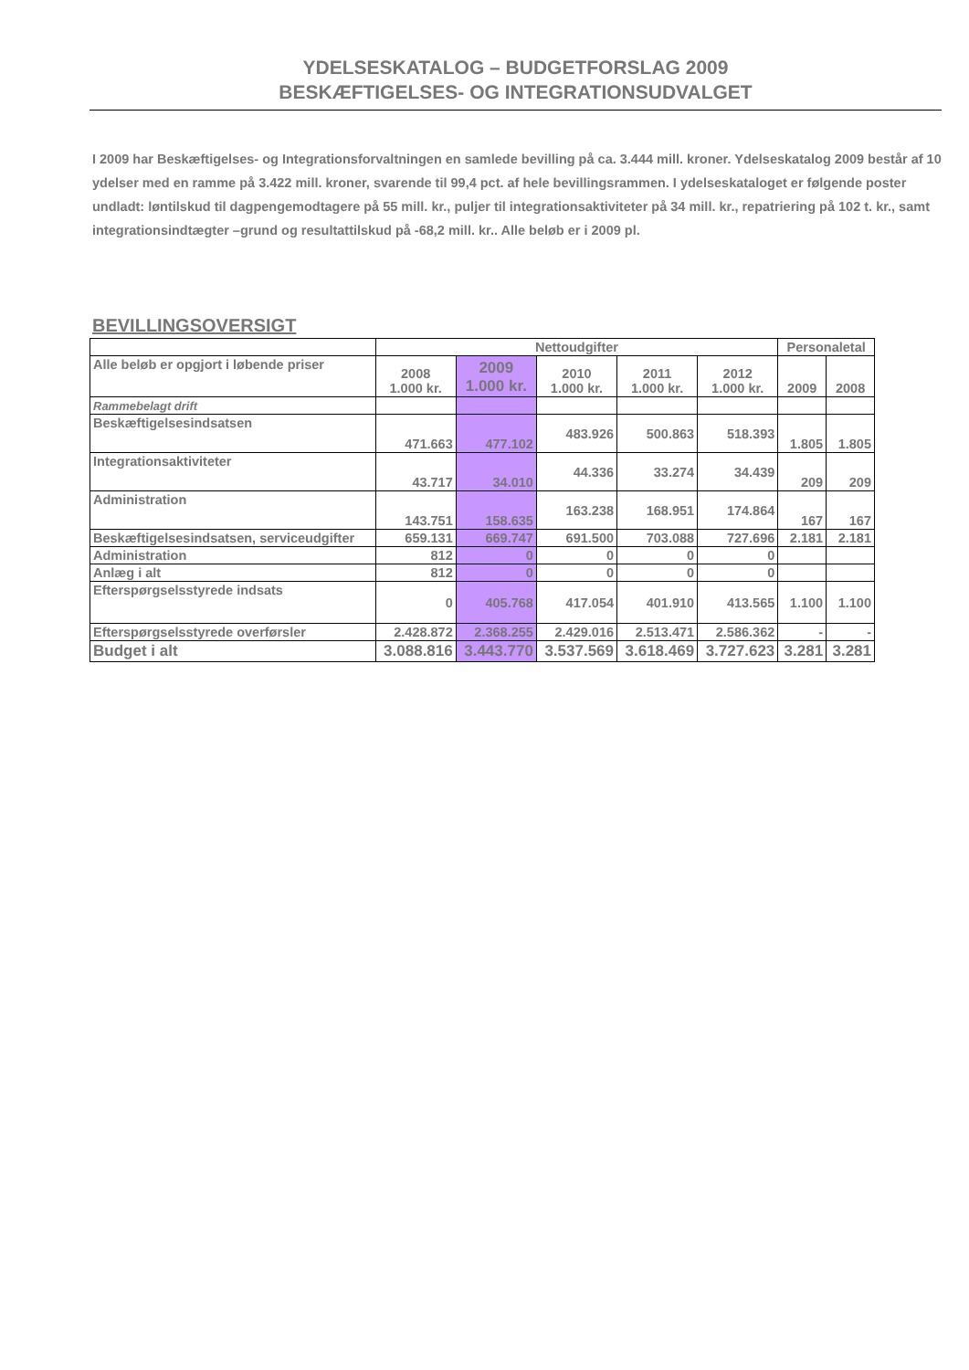YDELSESKATALOG – BUDGETFORSLAG 2009
BESKÆFTIGELSES- OG INTEGRATIONSUDVALGET
I 2009 har Beskæftigelses- og Integrationsforvaltningen en samlede bevilling på ca. 3.444 mill. kroner. Ydelseskatalog 2009 består af 10 ydelser med en ramme på 3.422 mill. kroner, svarende til 99,4 pct. af hele bevillingsrammen. I ydelseskataloget er følgende poster undladt: løntilskud til dagpengemodtagere på 55 mill. kr., puljer til integrationsaktiviteter på 34 mill. kr., repatriering på 102 t. kr., samt integrationsindtægter –grund og resultattilskud på -68,2 mill. kr.. Alle beløb er i 2009 pl.
BEVILLINGSOVERSIGT
| | Nettoudgifter | | | | | Personaletal | |
| --- | --- | --- | --- | --- | --- | --- | --- |
| Alle beløb er opgjort i løbende priser | 2008 1.000 kr. | 2009 1.000 kr. | 2010 1.000 kr. | 2011 1.000 kr. | 2012 1.000 kr. | 2009 | 2008 |
| Rammebelagt drift | | | | | | | |
| Beskæftigelsesindsatsen | 471.663 | 477.102 | 483.926 | 500.863 | 518.393 | 1.805 | 1.805 |
| Integrationsaktiviteter | 43.717 | 34.010 | 44.336 | 33.274 | 34.439 | 209 | 209 |
| Administration | 143.751 | 158.635 | 163.238 | 168.951 | 174.864 | 167 | 167 |
| Beskæftigelsesindsatsen, serviceudgifter | 659.131 | 669.747 | 691.500 | 703.088 | 727.696 | 2.181 | 2.181 |
| Administration | 812 | 0 | 0 | 0 | 0 | | |
| Anlæg i alt | 812 | 0 | 0 | 0 | 0 | | |
| Efterspørgselsstyrede indsats | 0 | 405.768 | 417.054 | 401.910 | 413.565 | 1.100 | 1.100 |
| Efterspørgselsstyrede overførsler | 2.428.872 | 2.368.255 | 2.429.016 | 2.513.471 | 2.586.362 | - | - |
| Budget i alt | 3.088.816 | 3.443.770 | 3.537.569 | 3.618.469 | 3.727.623 | 3.281 | 3.281 |